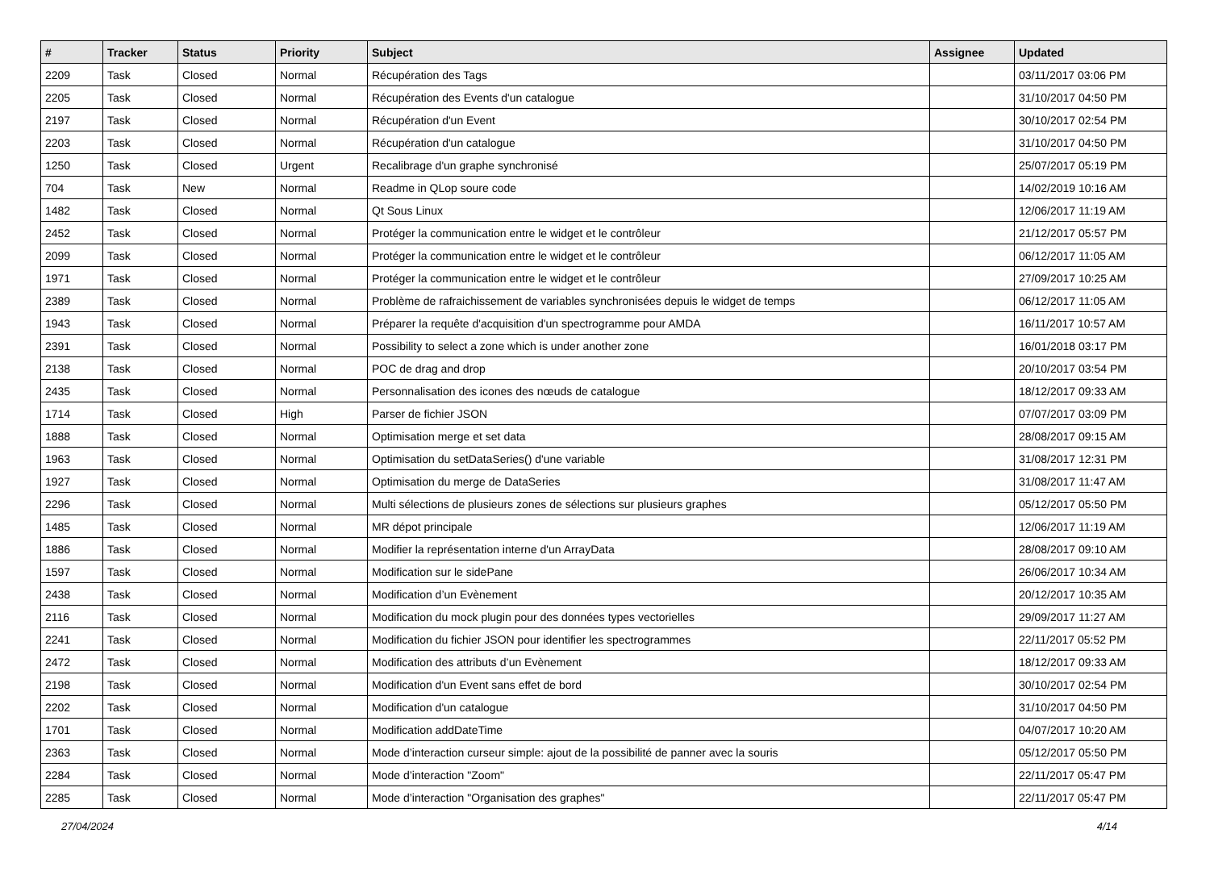| # | Tracker | Status | Priority | Subject | Assignee | Updated |
| --- | --- | --- | --- | --- | --- | --- |
| 2209 | Task | Closed | Normal | Récupération des Tags | | 03/11/2017 03:06 PM |
| 2205 | Task | Closed | Normal | Récupération des Events d'un catalogue | | 31/10/2017 04:50 PM |
| 2197 | Task | Closed | Normal | Récupération d'un Event | | 30/10/2017 02:54 PM |
| 2203 | Task | Closed | Normal | Récupération d'un catalogue | | 31/10/2017 04:50 PM |
| 1250 | Task | Closed | Urgent | Recalibrage d'un graphe synchronisé | | 25/07/2017 05:19 PM |
| 704 | Task | New | Normal | Readme in QLop soure code | | 14/02/2019 10:16 AM |
| 1482 | Task | Closed | Normal | Qt Sous Linux | | 12/06/2017 11:19 AM |
| 2452 | Task | Closed | Normal | Protéger la communication entre le widget et le contrôleur | | 21/12/2017 05:57 PM |
| 2099 | Task | Closed | Normal | Protéger la communication entre le widget et le contrôleur | | 06/12/2017 11:05 AM |
| 1971 | Task | Closed | Normal | Protéger la communication entre le widget et le contrôleur | | 27/09/2017 10:25 AM |
| 2389 | Task | Closed | Normal | Problème de rafraichissement de variables synchronisées depuis le widget de temps | | 06/12/2017 11:05 AM |
| 1943 | Task | Closed | Normal | Préparer la requête d'acquisition d'un spectrogramme pour AMDA | | 16/11/2017 10:57 AM |
| 2391 | Task | Closed | Normal | Possibility to select a zone which is under another zone | | 16/01/2018 03:17 PM |
| 2138 | Task | Closed | Normal | POC de drag and drop | | 20/10/2017 03:54 PM |
| 2435 | Task | Closed | Normal | Personnalisation des icones des nœuds de catalogue | | 18/12/2017 09:33 AM |
| 1714 | Task | Closed | High | Parser de fichier JSON | | 07/07/2017 03:09 PM |
| 1888 | Task | Closed | Normal | Optimisation merge et set data | | 28/08/2017 09:15 AM |
| 1963 | Task | Closed | Normal | Optimisation du setDataSeries() d'une variable | | 31/08/2017 12:31 PM |
| 1927 | Task | Closed | Normal | Optimisation du merge de DataSeries | | 31/08/2017 11:47 AM |
| 2296 | Task | Closed | Normal | Multi sélections de plusieurs zones de sélections sur plusieurs graphes | | 05/12/2017 05:50 PM |
| 1485 | Task | Closed | Normal | MR dépot principale | | 12/06/2017 11:19 AM |
| 1886 | Task | Closed | Normal | Modifier la représentation interne d'un ArrayData | | 28/08/2017 09:10 AM |
| 1597 | Task | Closed | Normal | Modification sur le sidePane | | 26/06/2017 10:34 AM |
| 2438 | Task | Closed | Normal | Modification d’un Evènement | | 20/12/2017 10:35 AM |
| 2116 | Task | Closed | Normal | Modification du mock plugin pour des données types vectorielles | | 29/09/2017 11:27 AM |
| 2241 | Task | Closed | Normal | Modification du fichier JSON pour identifier les spectrogrammes | | 22/11/2017 05:52 PM |
| 2472 | Task | Closed | Normal | Modification des attributs d’un Evènement | | 18/12/2017 09:33 AM |
| 2198 | Task | Closed | Normal | Modification d'un Event sans effet de bord | | 30/10/2017 02:54 PM |
| 2202 | Task | Closed | Normal | Modification d'un catalogue | | 31/10/2017 04:50 PM |
| 1701 | Task | Closed | Normal | Modification addDateTime | | 04/07/2017 10:20 AM |
| 2363 | Task | Closed | Normal | Mode d’interaction curseur simple: ajout de la possibilité de panner avec la souris | | 05/12/2017 05:50 PM |
| 2284 | Task | Closed | Normal | Mode d’interaction "Zoom" | | 22/11/2017 05:47 PM |
| 2285 | Task | Closed | Normal | Mode d’interaction "Organisation des graphes" | | 22/11/2017 05:47 PM |
27/04/2024 4/14